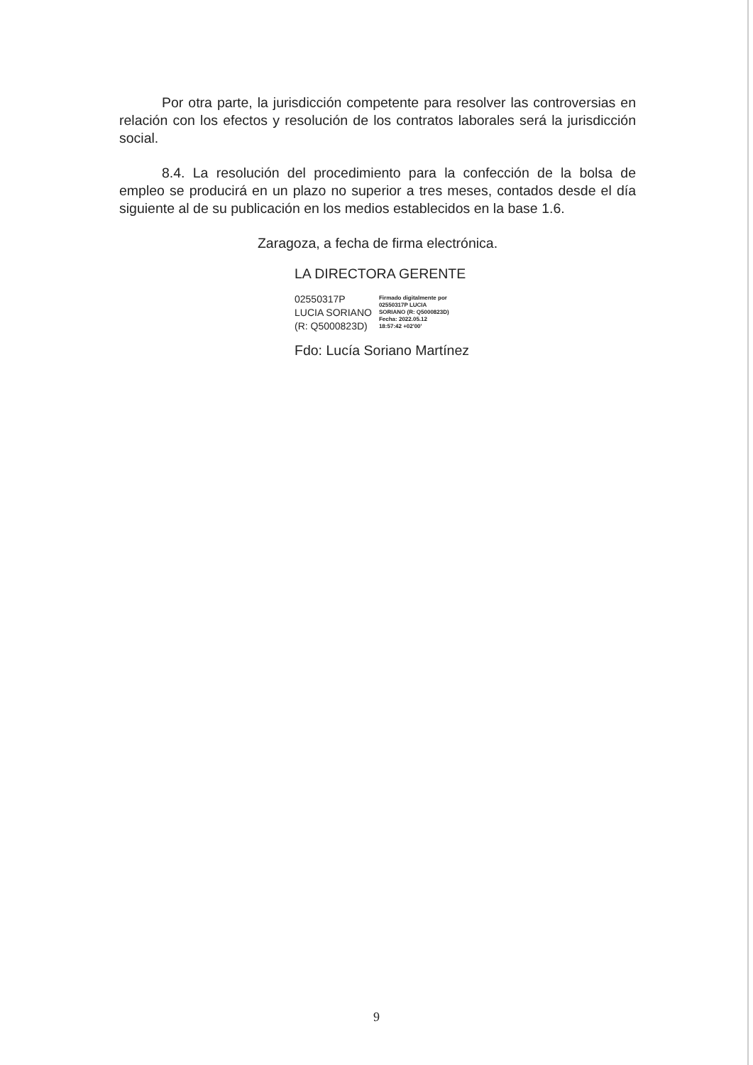Por otra parte, la jurisdicción competente para resolver las controversias en relación con los efectos y resolución de los contratos laborales será la jurisdicción social.
8.4. La resolución del procedimiento para la confección de la bolsa de empleo se producirá en un plazo no superior a tres meses, contados desde el día siguiente al de su publicación en los medios establecidos en la base 1.6.
Zaragoza, a fecha de firma electrónica.
LA DIRECTORA GERENTE
02550317P
LUCIA SORIANO
(R: Q5000823D)
Firmado digitalmente por
02550317P LUCIA
SORIANO (R: Q5000823D)
Fecha: 2022.05.12
18:57:42 +02'00'
Fdo: Lucía Soriano Martínez
9